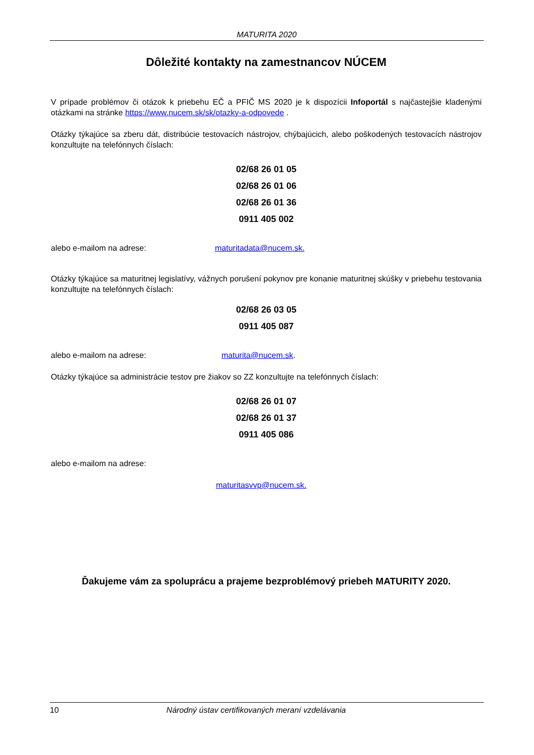MATURITA 2020
Dôležité kontakty na zamestnancov NÚCEM
V prípade problémov či otázok k priebehu EČ a PFIČ MS 2020 je k dispozícii Infoportál s najčastejšie kladenými otázkami na stránke https://www.nucem.sk/sk/otazky-a-odpovede .
Otázky týkajúce sa zberu dát, distribúcie testovacích nástrojov, chýbajúcich, alebo poškodených testovacích nástrojov konzultujte na telefónnych číslach:
02/68 26 01 05
02/68 26 01 06
02/68 26 01 36
0911 405 002
alebo e-mailom na adrese: maturitadata@nucem.sk.
Otázky týkajúce sa maturitnej legislatívy, vážnych porušení pokynov pre konanie maturitnej skúšky v priebehu testovania konzultujte na telefónnych číslach:
02/68 26 03 05
0911 405 087
alebo e-mailom na adrese: maturita@nucem.sk.
Otázky týkajúce sa administrácie testov pre žiakov so ZZ konzultujte na telefónnych číslach:
02/68 26 01 07
02/68 26 01 37
0911 405 086
alebo e-mailom na adrese:
maturitasvvp@nucem.sk.
Ďakujeme vám za spoluprácu a prajeme bezproblémový priebeh MATURITY 2020.
10 Národný ústav certifikovaných meraní vzdelávania